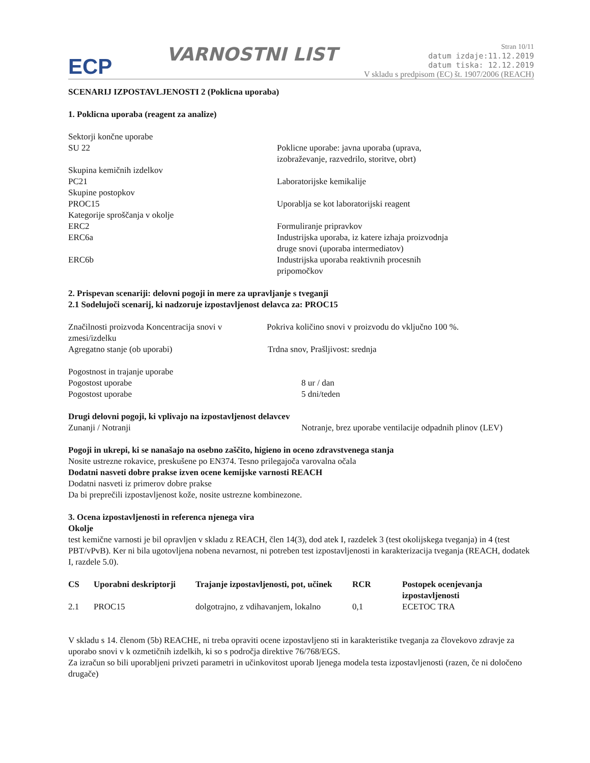ECP
VARNOSTNI LIST
Stran 10/11
datum izdaje:11.12.2019
datum tiska: 12.12.2019
V skladu s predpisom (EC) št. 1907/2006 (REACH)
SCENARIJ IZPOSTAVLJENOSTI 2 (Poklicna uporaba)
1. Poklicna uporaba (reagent za analize)
Sektorji končne uporabe
SU 22 Poklicne uporabe: javna uporaba (uprava,
izobraževanje, razvedrilo, storitve, obrt)
Skupina kemičnih izdelkov
PC21 Laboratorijske kemikalije
Skupine postopkov
PROC15 Uporablja se kot laboratorijski reagent
Kategorije sproščanja v okolje
ERC2 Formuliranje pripravkov
ERC6a Industrijska uporaba, iz katere izhaja proizvodnja
druge snovi (uporaba intermediatov)
ERC6b Industrijska uporaba reaktivnih procesnih
pripomočkov
2. Prispevan scenariji: delovni pogoji in mere za upravljanje s tveganji
2.1 Sodelujoči scenarij, ki nadzoruje izpostavljenost delavca za: PROC15
Značilnosti proizvoda Koncentracija snovi v zmesi/izdelku
Pokriva količino snovi v proizvodu do vključno 100 %.
Agregatno stanje (ob uporabi) Trdna snov, Prašljivost: srednja
Pogostnost in trajanje uporabe
Pogostost uporabe 8 ur / dan
Pogostost uporabe 5 dni/teden
Drugi delovni pogoji, ki vplivajo na izpostavljenost delavcev
Zunanji / Notranji Notranje, brez uporabe ventilacije odpadnih plinov (LEV)
Pogoji in ukrepi, ki se nanašajo na osebno zaščito, higieno in oceno zdravstvenega stanja
Nosite ustrezne rokavice, preskušene po EN374. Tesno prilegajoča varovalna očala
Dodatni nasveti dobre prakse izven ocene kemijske varnosti REACH
Dodatni nasveti iz primerov dobre prakse
Da bi preprečili izpostavljenost kože, nosite ustrezne kombinezone.
3. Ocena izpostavljenosti in referenca njenega vira
Okolje
test kemične varnosti je bil opravljen v skladu z REACH, člen 14(3), dod atek I, razdelek 3 (test okolijskega tveganja) in 4 (test PBT/vPvB). Ker ni bila ugotovljena nobena nevarnost, ni potreben test izpostavljenosti in karakterizacija tveganja (REACH, dodatek I, razdele 5.0).
| CS | Uporabni deskriptorji | Trajanje izpostavljenosti, pot, učinek | RCR | Postopek ocenjevanja izpostavljenosti |
| --- | --- | --- | --- | --- |
| 2.1 | PROC15 | dolgotrajno, z vdihavanjem, lokalno | 0,1 | ECETOC TRA |
V skladu s 14. členom (5b) REACHE, ni treba opraviti ocene izpostavljeno sti in karakteristike tveganja za človekovo zdravje za uporabo snovi v k ozmetičnih izdelkih, ki so s področja direktive 76/768/EGS.
Za izračun so bili uporabljeni privzeti parametri in učinkovitost uporab ljenega modela testa izpostavljenosti (razen, če ni določeno drugače)